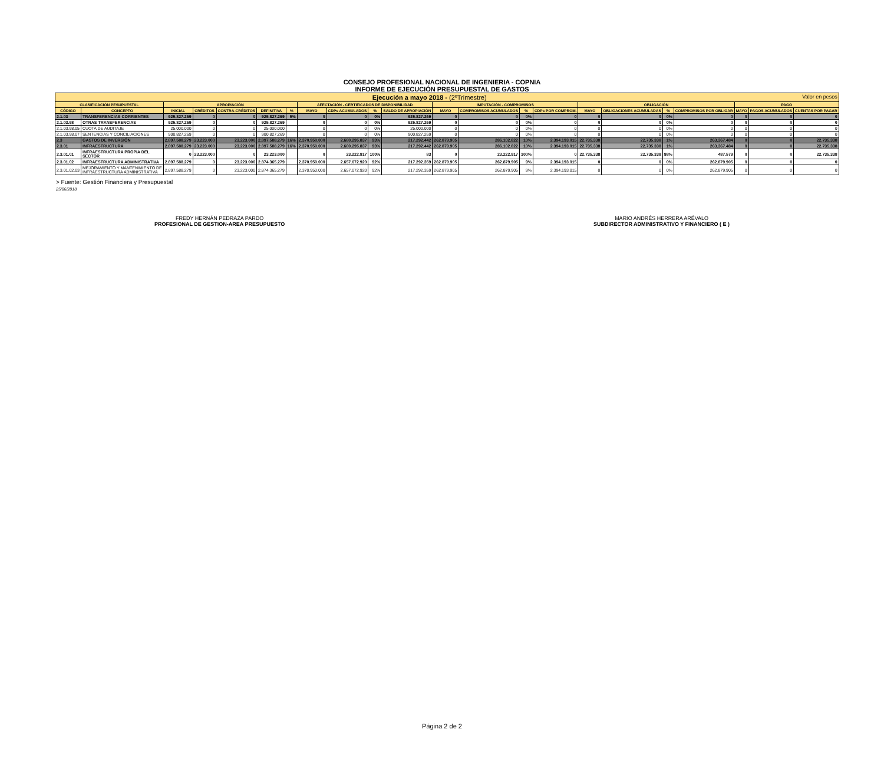CONSEJO PROFESIONAL NACIONAL DE INGENIERIA - COPNIA
INFORME DE EJECUCIÓN PRESUPUESTAL DE GASTOS
| Ejecución a mayo 2018 - (2ºTrimestre) Valor en pesos | | | | | | | | | | | | | | | | | | | | | |
| CLASIFICACIÓN PESUPUESTAL | | APROPIACIÓN | | | | | AFECTACIÓN - CERTIFICADOS DE DISPONIBILIDAD | | | | IMPUTACIÓN - COMPROMISOS | | | | OBLIGACIÓN | | | | PAGO | | |
| CÓDIGO | CONCEPTO | INICIAL | CRÉDITOS | CONTRA-CRÉDITOS | DEFINITIVA | % | MAYO | CDPs ACUMULADOS | % | SALDO DE APROPIACIÓN | MAYO | COMPROMISOS ACUMULADOS | % | CDPs POR COMPROM. | MAYO | OBLIGACIONES ACUMULADAS | % | COMPROMISOS POR OBLIGAR | MAYO | PAGOS ACUMULADOS | CUENTAS POR PAGAR |
| 2.1.03 | TRANSFERENCIAS CORRIENTES | 925.827.269 | 0 | 0 | 925.827.269 | 5% | 0 | 0 | 0% | 925.827.269 | 0 | 0 | 0% | 0 | 0 | 0 | 0% | 0 | 0 | 0 | 0 |
| 2.1.03.98 | OTRAS TRANSFERENCIAS | 925.827.269 | 0 | 0 | 925.827.269 | | 0 | 0 | 0% | 925.827.269 | 0 | 0 | 0% | 0 | 0 | 0 | 0% | 0 | 0 | 0 | 0 |
| 2.1.03.98.05 | CUOTA DE AUDITAJE | 25.000.000 | 0 | 0 | 25.000.000 | | 0 | 0 | 0% | 25.000.000 | 0 | 0 | 0% | 0 | 0 | 0 | 0% | 0 | 0 | 0 | 0 |
| 2.1.03.98.07 | SENTENCIAS Y CONCILIACIONES | 900.827.269 | 0 | 0 | 900.827.269 | | 0 | 0 | 0% | 900.827.269 | 0 | 0 | 0% | 0 | 0 | 0 | 0% | 0 | 0 | 0 | 0 |
| 2.3 | GASTOS DE INVERSIÓN | 2.897.588.279 | 23.223.000 | 23.223.000 | 2.897.588.279 | 16% | 2.370.950.000 | 2.680.295.837 | 93% | 217.292.442 | 262.879.905 | 286.102.822 | 10% | 2.394.193.015 | 22.735.338 | 22.735.338 | 1% | 263.367.484 | 0 | 0 | 22.735.338 |
| 2.3.01 | INFRAESTRUCTURA | 2.897.588.279 | 23.223.000 | 23.223.000 | 2.897.588.279 | 16% | 2.370.950.000 | 2.680.295.837 | 93% | 217.292.442 | 262.879.905 | 286.102.822 | 10% | 2.394.193.015 | 22.735.338 | 22.735.338 | 1% | 263.367.484 | 0 | 0 | 22.735.338 |
| 2.3.01.01 | INFRAESTRUCTURA PROPIA DEL SECTOR | 0 | 23.223.000 | 0 | 23.223.000 | | 0 | 23.222.917 | 100% | 83 | 0 | 23.222.917 | 100% | 0 | 22.735.338 | 22.735.338 | 98% | 487.579 | 0 | 0 | 22.735.338 |
| 2.3.01.02 | INFRAESTRUCTURA ADMINISTRATIVA | 2.897.588.279 | 0 | 23.223.000 | 2.874.365.279 | | 2.370.950.000 | 2.657.072.920 | 92% | 217.292.359 | 262.879.905 | 262.879.905 | 9% | 2.394.193.015 | 0 | 0 | 0% | 262.879.905 | 0 | 0 | 0 |
| 2.3.01.02.03 | MEJORAMIENTO Y MANTENIMIENTO DE INFRAESTRUCTURA ADMINISTRATIVA | 2.897.588.279 | 0 | 23.223.000 | 2.874.365.279 | | 2.370.950.000 | 2.657.072.920 | 92% | 217.292.359 | 262.879.905 | 262.879.905 | 9% | 2.394.193.015 | 0 | 0 | 0% | 262.879.905 | 0 | 0 | 0 |
> Fuente: Gestión Financiera y Presupuestal
25/06/2018
FREDY HERNÁN PEDRAZA PARDO
PROFESIONAL DE GESTION-AREA PRESUPUESTO
MARIO ANDRÉS HERRERA ARÉVALO
SUBDIRECTOR ADMINISTRATIVO Y FINANCIERO ( E )
Página 2 de 2